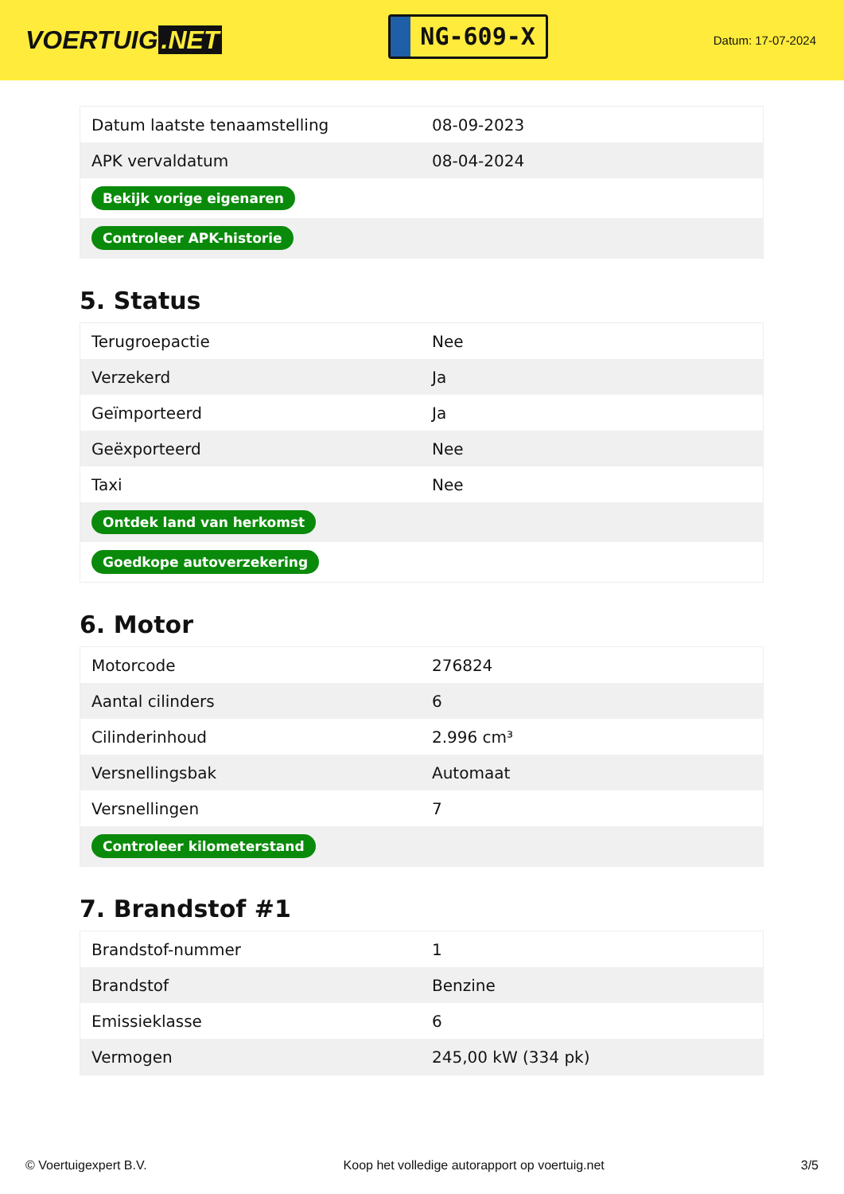VOERTUIG.NET
NG-609-X
Datum: 17-07-2024
| Datum laatste tenaamstelling | 08-09-2023 |
| APK vervaldatum | 08-04-2024 |
| Bekijk vorige eigenaren | |
| Controleer APK-historie | |
5. Status
| Terugroepactie | Nee |
| Verzekerd | Ja |
| Geïmporteerd | Ja |
| Geëxporteerd | Nee |
| Taxi | Nee |
| Ontdek land van herkomst | |
| Goedkope autoverzekering | |
6. Motor
| Motorcode | 276824 |
| Aantal cilinders | 6 |
| Cilinderinhoud | 2.996 cm³ |
| Versnellingsbak | Automaat |
| Versnellingen | 7 |
| Controleer kilometerstand | |
7. Brandstof #1
| Brandstof-nummer | 1 |
| Brandstof | Benzine |
| Emissieklasse | 6 |
| Vermogen | 245,00 kW (334 pk) |
© Voertuigexpert B.V. Koop het volledige autorapport op voertuig.net 3/5